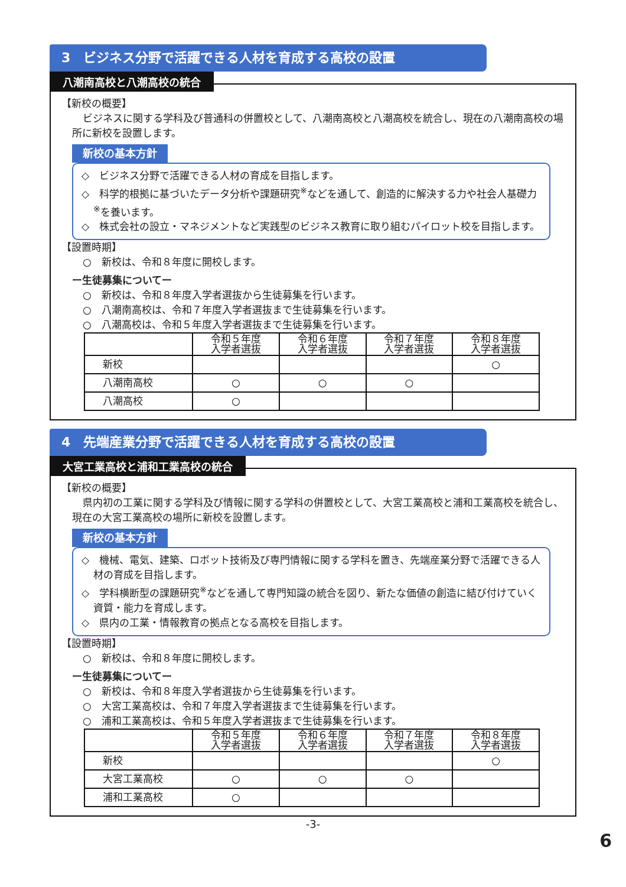3　ビジネス分野で活躍できる人材を育成する高校の設置
八潮南高校と八潮高校の統合
【新校の概要】
ビジネスに関する学科及び普通科の併置校として、八潮南高校と八潮高校を統合し、現在の八潮南高校の場所に新校を設置します。
新校の基本方針
◇　ビジネス分野で活躍できる人材の育成を目指します。
◇　科学的根拠に基づいたデータ分析や課題研究<sup>※</sup>などを通して、創造的に解決する力や社会人基礎力<sup>※</sup>を養います。
◇　株式会社の設立・マネジメントなど実践型のビジネス教育に取り組むパイロット校を目指します。
【設置時期】
○　新校は、令和８年度に開校します。
ー生徒募集についてー
○　新校は、令和８年度入学者選抜から生徒募集を行います。
○　八潮南高校は、令和７年度入学者選抜まで生徒募集を行います。
○　八潮高校は、令和５年度入学者選抜まで生徒募集を行います。
| | 令和５年度 入学者選抜 | 令和６年度 入学者選抜 | 令和７年度 入学者選抜 | 令和８年度 入学者選抜 |
| --- | --- | --- | --- | --- |
| 新校 | | | | ○ |
| 八潮南高校 | ○ | ○ | ○ | |
| 八潮高校 | ○ | | | |
4　先端産業分野で活躍できる人材を育成する高校の設置
大宮工業高校と浦和工業高校の統合
【新校の概要】
県内初の工業に関する学科及び情報に関する学科の併置校として、大宮工業高校と浦和工業高校を統合し、現在の大宮工業高校の場所に新校を設置します。
新校の基本方針
◇　機械、電気、建築、ロボット技術及び専門情報に関する学科を置き、先端産業分野で活躍できる人材の育成を目指します。
◇　学科横断型の課題研究<sup>※</sup>などを通して専門知識の統合を図り、新たな価値の創造に結び付けていく資質・能力を育成します。
◇　県内の工業・情報教育の拠点となる高校を目指します。
【設置時期】
○　新校は、令和８年度に開校します。
ー生徒募集についてー
○　新校は、令和８年度入学者選抜から生徒募集を行います。
○　大宮工業高校は、令和７年度入学者選抜まで生徒募集を行います。
○　浦和工業高校は、令和５年度入学者選抜まで生徒募集を行います。
| | 令和５年度 入学者選抜 | 令和６年度 入学者選抜 | 令和７年度 入学者選抜 | 令和８年度 入学者選抜 |
| --- | --- | --- | --- | --- |
| 新校 | | | | ○ |
| 大宮工業高校 | ○ | ○ | ○ | |
| 浦和工業高校 | ○ | | | |
-3-
6